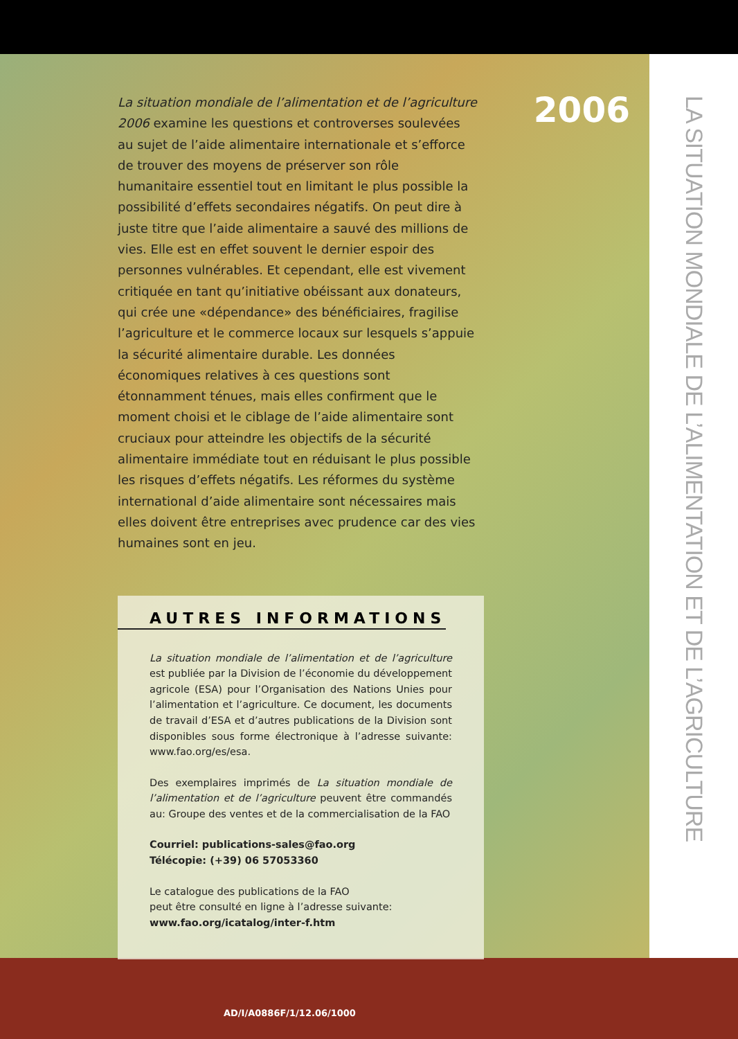2006
La situation mondiale de l’alimentation et de l’agriculture 2006 examine les questions et controverses soulevées au sujet de l’aide alimentaire internationale et s’efforce de trouver des moyens de préserver son rôle humanitaire essentiel tout en limitant le plus possible la possibilité d’effets secondaires négatifs. On peut dire à juste titre que l’aide alimentaire a sauvé des millions de vies. Elle est en effet souvent le dernier espoir des personnes vulnérables. Et cependant, elle est vivement critiquée en tant qu’initiative obéissant aux donateurs, qui crée une «dépendance» des bénéficiaires, fragilise l’agriculture et le commerce locaux sur lesquels s’appuie la sécurité alimentaire durable. Les données économiques relatives à ces questions sont étonnamment ténues, mais elles confirment que le moment choisi et le ciblage de l’aide alimentaire sont cruciaux pour atteindre les objectifs de la sécurité alimentaire immédiate tout en réduisant le plus possible les risques d’effets négatifs. Les réformes du système international d’aide alimentaire sont nécessaires mais elles doivent être entreprises avec prudence car des vies humaines sont en jeu.
AUTRES INFORMATIONS
La situation mondiale de l’alimentation et de l’agriculture est publiée par la Division de l’économie du développement agricole (ESA) pour l’Organisation des Nations Unies pour l’alimentation et l’agriculture. Ce document, les documents de travail d’ESA et d’autres publications de la Division sont disponibles sous forme électronique à l’adresse suivante: www.fao.org/es/esa.
Des exemplaires imprimés de La situation mondiale de l’alimentation et de l’agriculture peuvent être commandés au: Groupe des ventes et de la commercialisation de la FAO
Courriel: publications-sales@fao.org
Télécopie: (+39) 06 57053360
Le catalogue des publications de la FAO
peut être consulté en ligne à l’adresse suivante:
www.fao.org/icatalog/inter-f.htm
LA SITUATION MONDIALE DE L’ALIMENTATION ET DE L’AGRICULTURE
AD/I/A0886F/1/12.06/1000